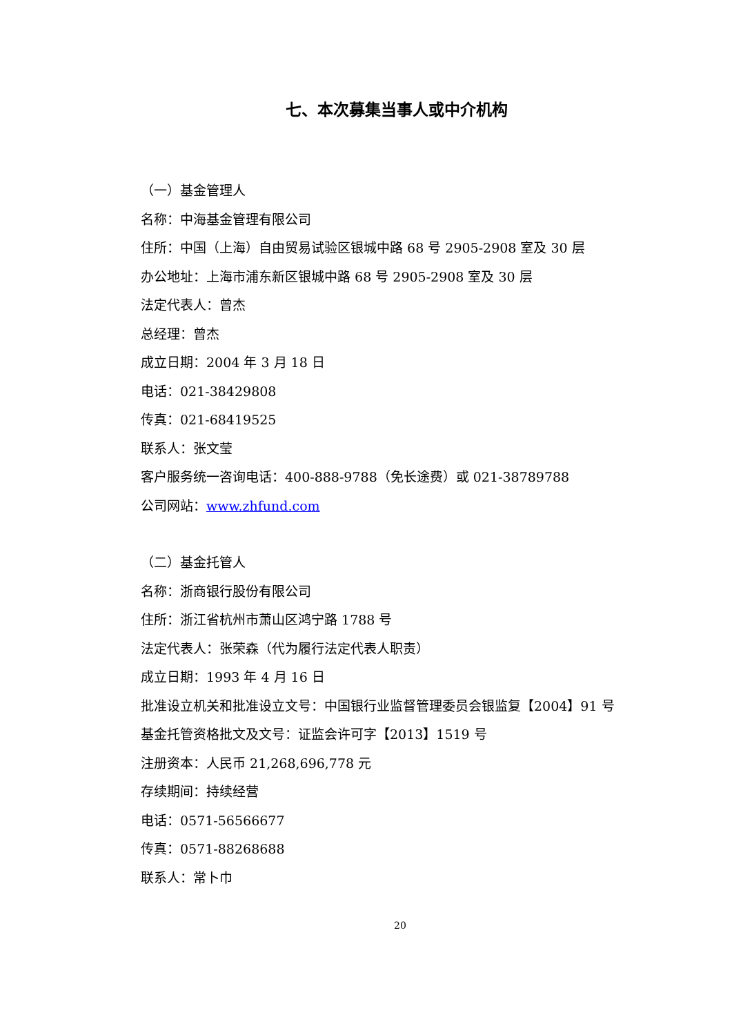七、本次募集当事人或中介机构
（一）基金管理人
名称：中海基金管理有限公司
住所：中国（上海）自由贸易试验区银城中路 68 号 2905-2908 室及 30 层
办公地址：上海市浦东新区银城中路 68 号 2905-2908 室及 30 层
法定代表人：曾杰
总经理：曾杰
成立日期：2004 年 3 月 18 日
电话：021-38429808
传真：021-68419525
联系人：张文莹
客户服务统一咨询电话：400-888-9788（免长途费）或 021-38789788
公司网站：www.zhfund.com
（二）基金托管人
名称：浙商银行股份有限公司
住所：浙江省杭州市萧山区鸿宁路 1788 号
法定代表人：张荣森（代为履行法定代表人职责）
成立日期：1993 年 4 月 16 日
批准设立机关和批准设立文号：中国银行业监督管理委员会银监复【2004】91 号
基金托管资格批文及文号：证监会许可字【2013】1519 号
注册资本：人民币 21,268,696,778 元
存续期间：持续经营
电话：0571-56566677
传真：0571-88268688
联系人：常卜巾
20